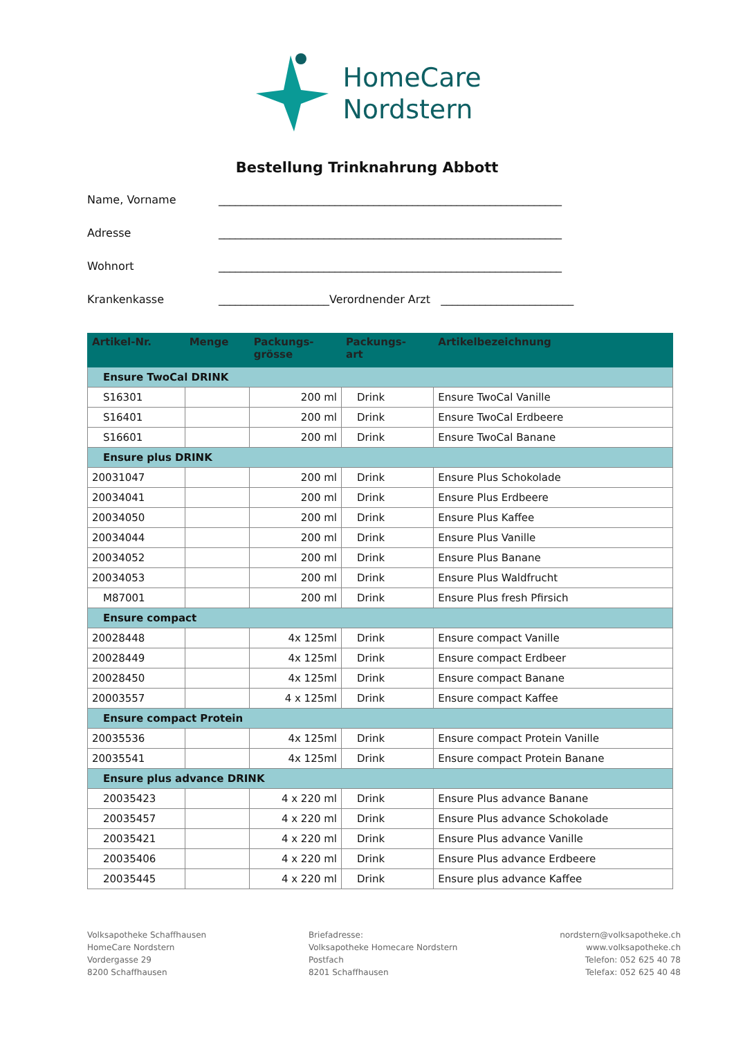HomeCare
Nordstern
Bestellung Trinknahrung Abbott
Name, Vorname ______________________________________________________________
Adresse ______________________________________________________________
Wohnort ______________________________________________________________
Krankenkasse ____________________Verordnender Arzt ________________________
| Artikel-Nr. | Menge | Packungs- grösse | Packungs- art | Artikelbezeichnung |
| --- | --- | --- | --- | --- |
| Ensure TwoCal DRINK | | | | |
| S16301 | | 200 ml | Drink | Ensure TwoCal Vanille |
| S16401 | | 200 ml | Drink | Ensure TwoCal Erdbeere |
| S16601 | | 200 ml | Drink | Ensure TwoCal Banane |
| Ensure plus DRINK | | | | |
| 20031047 | | 200 ml | Drink | Ensure Plus Schokolade |
| 20034041 | | 200 ml | Drink | Ensure Plus Erdbeere |
| 20034050 | | 200 ml | Drink | Ensure Plus Kaffee |
| 20034044 | | 200 ml | Drink | Ensure Plus Vanille |
| 20034052 | | 200 ml | Drink | Ensure Plus Banane |
| 20034053 | | 200 ml | Drink | Ensure Plus Waldfrucht |
| M87001 | | 200 ml | Drink | Ensure Plus fresh Pfirsich |
| Ensure compact | | | | |
| 20028448 | | 4x 125ml | Drink | Ensure compact Vanille |
| 20028449 | | 4x 125ml | Drink | Ensure compact Erdbeer |
| 20028450 | | 4x 125ml | Drink | Ensure compact Banane |
| 20003557 | | 4 x 125ml | Drink | Ensure compact Kaffee |
| Ensure compact Protein | | | | |
| 20035536 | | 4x 125ml | Drink | Ensure compact Protein Vanille |
| 20035541 | | 4x 125ml | Drink | Ensure compact Protein Banane |
| Ensure plus advance DRINK | | | | |
| 20035423 | | 4 x 220 ml | Drink | Ensure Plus advance Banane |
| 20035457 | | 4 x 220 ml | Drink | Ensure Plus advance Schokolade |
| 20035421 | | 4 x 220 ml | Drink | Ensure Plus advance Vanille |
| 20035406 | | 4 x 220 ml | Drink | Ensure Plus advance Erdbeere |
| 20035445 | | 4 x 220 ml | Drink | Ensure plus advance Kaffee |
Volksapotheke Schaffhausen
HomeCare Nordstern
Vordergasse 29
8200 Schaffhausen
Briefadresse:
Volksapotheke Homecare Nordstern
Postfach
8201 Schaffhausen
nordstern@volksapotheke.ch
www.volksapotheke.ch
Telefon: 052 625 40 78
Telefax: 052 625 40 48